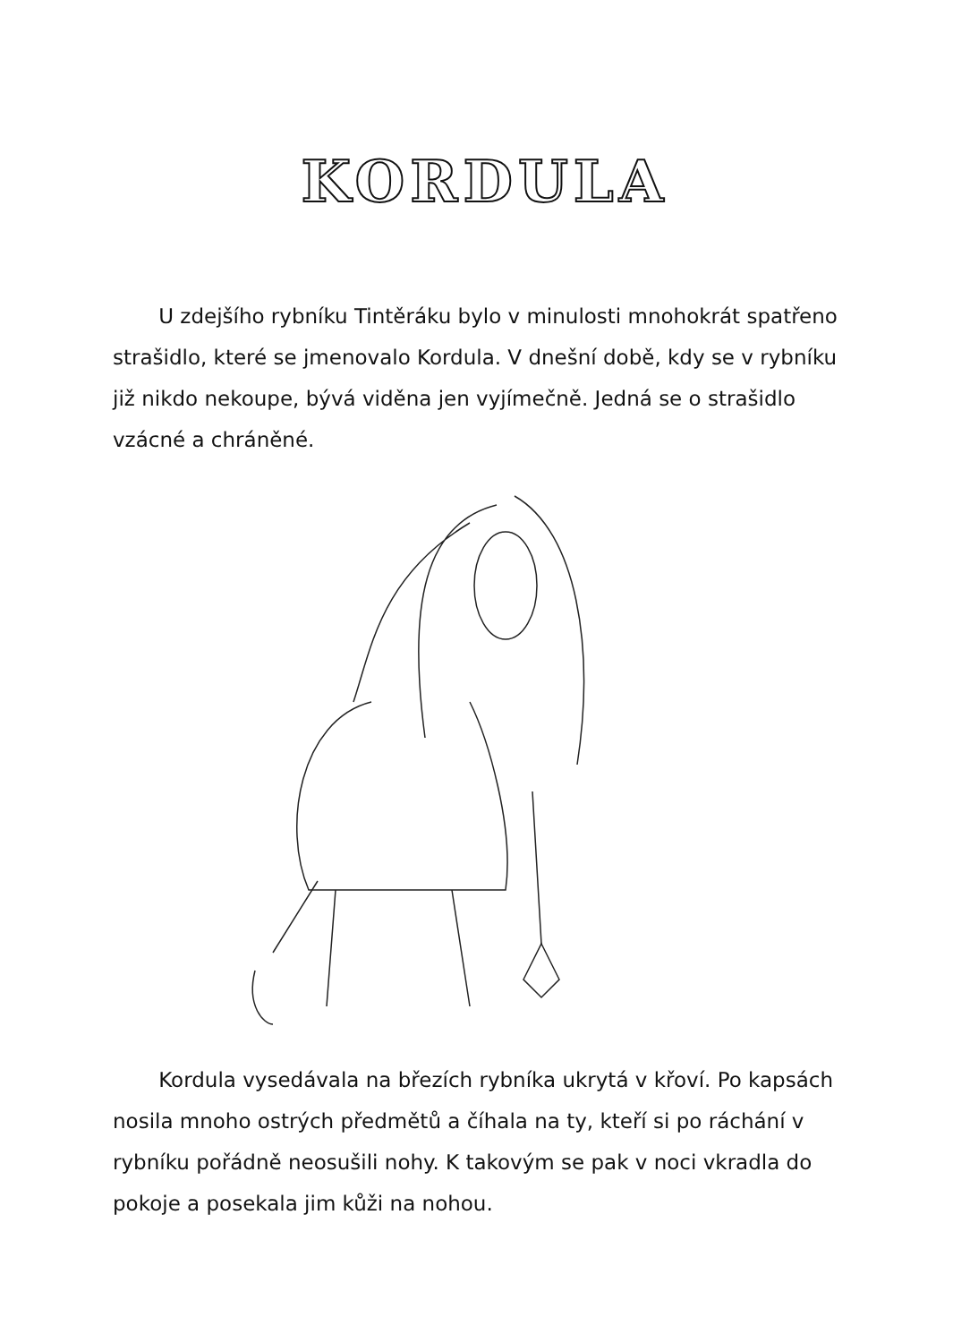KORDULA
U zdejšího rybníku Tintěráku bylo v minulosti mnohokrát spatřeno strašidlo, které se jmenovalo Kordula. V dnešní době, kdy se v rybníku již nikdo nekoupe, bývá viděna jen vyjímečně. Jedná se o strašidlo vzácné a chráněné.
Kordula vysedávala na březích rybníka ukrytá v křoví. Po kapsách nosila mnoho ostrých předmětů a číhala na ty, kteří si po ráchání v rybníku pořádně neosušili nohy. K takovým se pak v noci vkradla do pokoje a posekala jim kůži na nohou.